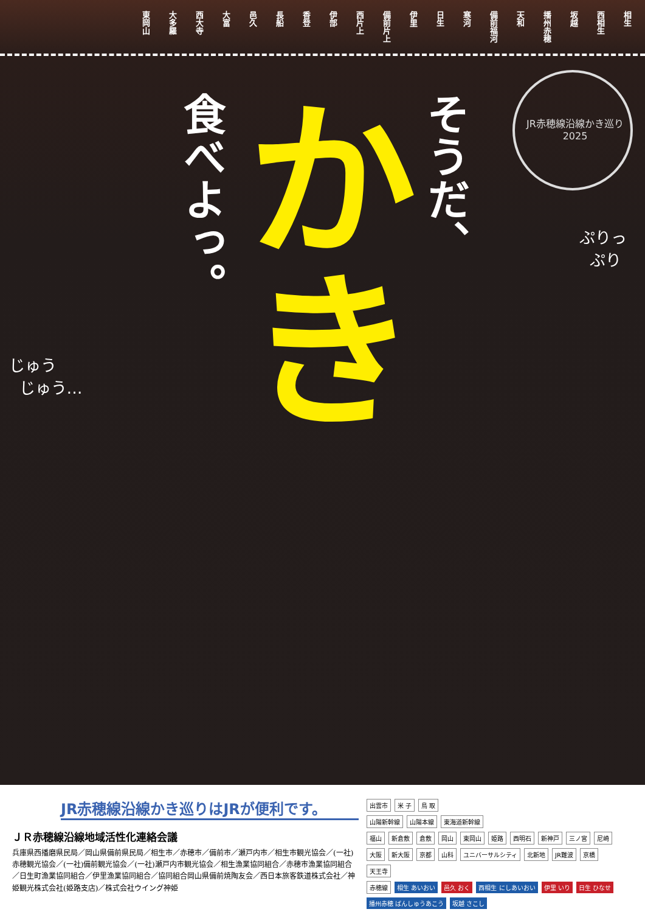東岡山
大多羅
西大寺
大富
邑久
長船
香登
伊部
西片上
備前片上
伊里
日生
寒河
備前福河
天和
播州赤穂
坂越
西相生
相生
JR赤穂線沿線かき巡り 2025
食べよっ。
かき
そうだ、
じゅう
じゅう…
ぷりっ
ぷり
JR赤穂線沿線かき巡りはJRが便利です。
ＪＲ赤穂線沿線地域活性化連絡会議
兵庫県西播磨県民局／岡山県備前県民局／相生市／赤穂市／備前市／瀬戸内市／相生市観光協会／(一社)赤穂観光協会／(一社)備前観光協会／(一社)瀬戸内市観光協会／相生漁業協同組合／赤穂市漁業協同組合／日生町漁業協同組合／伊里漁業協同組合／協同組合岡山県備前焼陶友会／西日本旅客鉄道株式会社／神姫観光株式会社(姫路支店)／株式会社ウイング神姫
出雲市 米 子 鳥 取
山陽新幹線 山陽本線 東海道新幹線
福山 新倉敷 倉敷 岡山 東岡山 姫路 西明石 新神戸 三ノ宮 尼崎 大阪 新大阪 京都 山科 ユニバーサルシティ 北新地 JR難波 京橋 天王寺
赤穂線 相生 あいおい 邑久 おく 西相生 にしあいおい 伊里 いり 日生 ひなせ 播州赤穂 ばんしゅうあこう 坂越 さこし